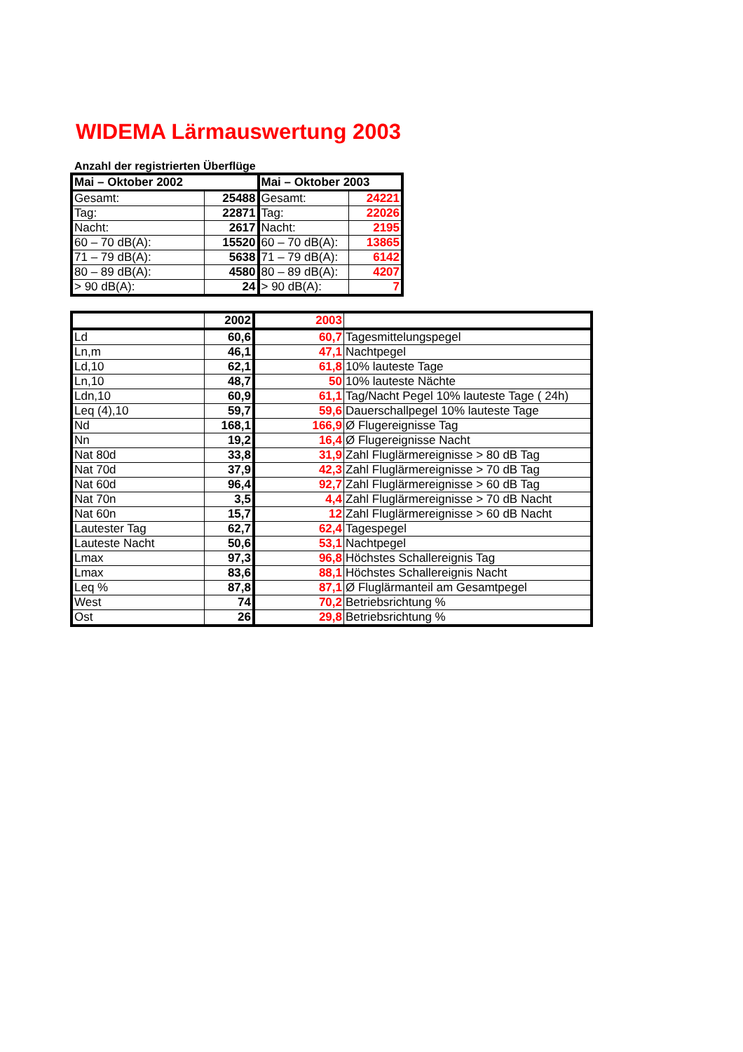WIDEMA Lärmauswertung 2003
Anzahl der registrierten Überflüge
| Mai – Oktober 2002 | | Mai – Oktober 2003 | |
| --- | --- | --- | --- |
| Gesamt: | 25488 | Gesamt: | 24221 |
| Tag: | 22871 | Tag: | 22026 |
| Nacht: | 2617 | Nacht: | 2195 |
| 60 – 70 dB(A): | 15520 | 60 – 70 dB(A): | 13865 |
| 71 – 79 dB(A): | 5638 | 71 – 79 dB(A): | 6142 |
| 80 – 89 dB(A): | 4580 | 80 – 89 dB(A): | 4207 |
| > 90 dB(A): | 24 | > 90 dB(A): | 7 |
| | 2002 | 2003 | |
| --- | --- | --- | --- |
| Ld | 60,6 | 60,7 | Tagesmittelungspegel |
| Ln,m | 46,1 | 47,1 | Nachtpegel |
| Ld,10 | 62,1 | 61,8 | 10% lauteste Tage |
| Ln,10 | 48,7 | 50 | 10% lauteste Nächte |
| Ldn,10 | 60,9 | 61,1 | Tag/Nacht Pegel 10% lauteste Tage ( 24h) |
| Leq (4),10 | 59,7 | 59,6 | Dauerschallpegel 10% lauteste Tage |
| Nd | 168,1 | 166,9 | Ø Flugereignisse Tag |
| Nn | 19,2 | 16,4 | Ø Flugereignisse Nacht |
| Nat 80d | 33,8 | 31,9 | Zahl Fluglärmereignisse > 80 dB Tag |
| Nat 70d | 37,9 | 42,3 | Zahl Fluglärmereignisse > 70 dB Tag |
| Nat 60d | 96,4 | 92,7 | Zahl Fluglärmereignisse > 60 dB Tag |
| Nat 70n | 3,5 | 4,4 | Zahl Fluglärmereignisse > 70 dB Nacht |
| Nat 60n | 15,7 | 12 | Zahl Fluglärmereignisse > 60 dB Nacht |
| Lautester Tag | 62,7 | 62,4 | Tagespegel |
| Lauteste Nacht | 50,6 | 53,1 | Nachtpegel |
| Lmax | 97,3 | 96,8 | Höchstes Schallereignis Tag |
| Lmax | 83,6 | 88,1 | Höchstes Schallereignis Nacht |
| Leq % | 87,8 | 87,1 | Ø Fluglärmanteil am Gesamtpegel |
| West | 74 | 70,2 | Betriebsrichtung % |
| Ost | 26 | 29,8 | Betriebsrichtung % |